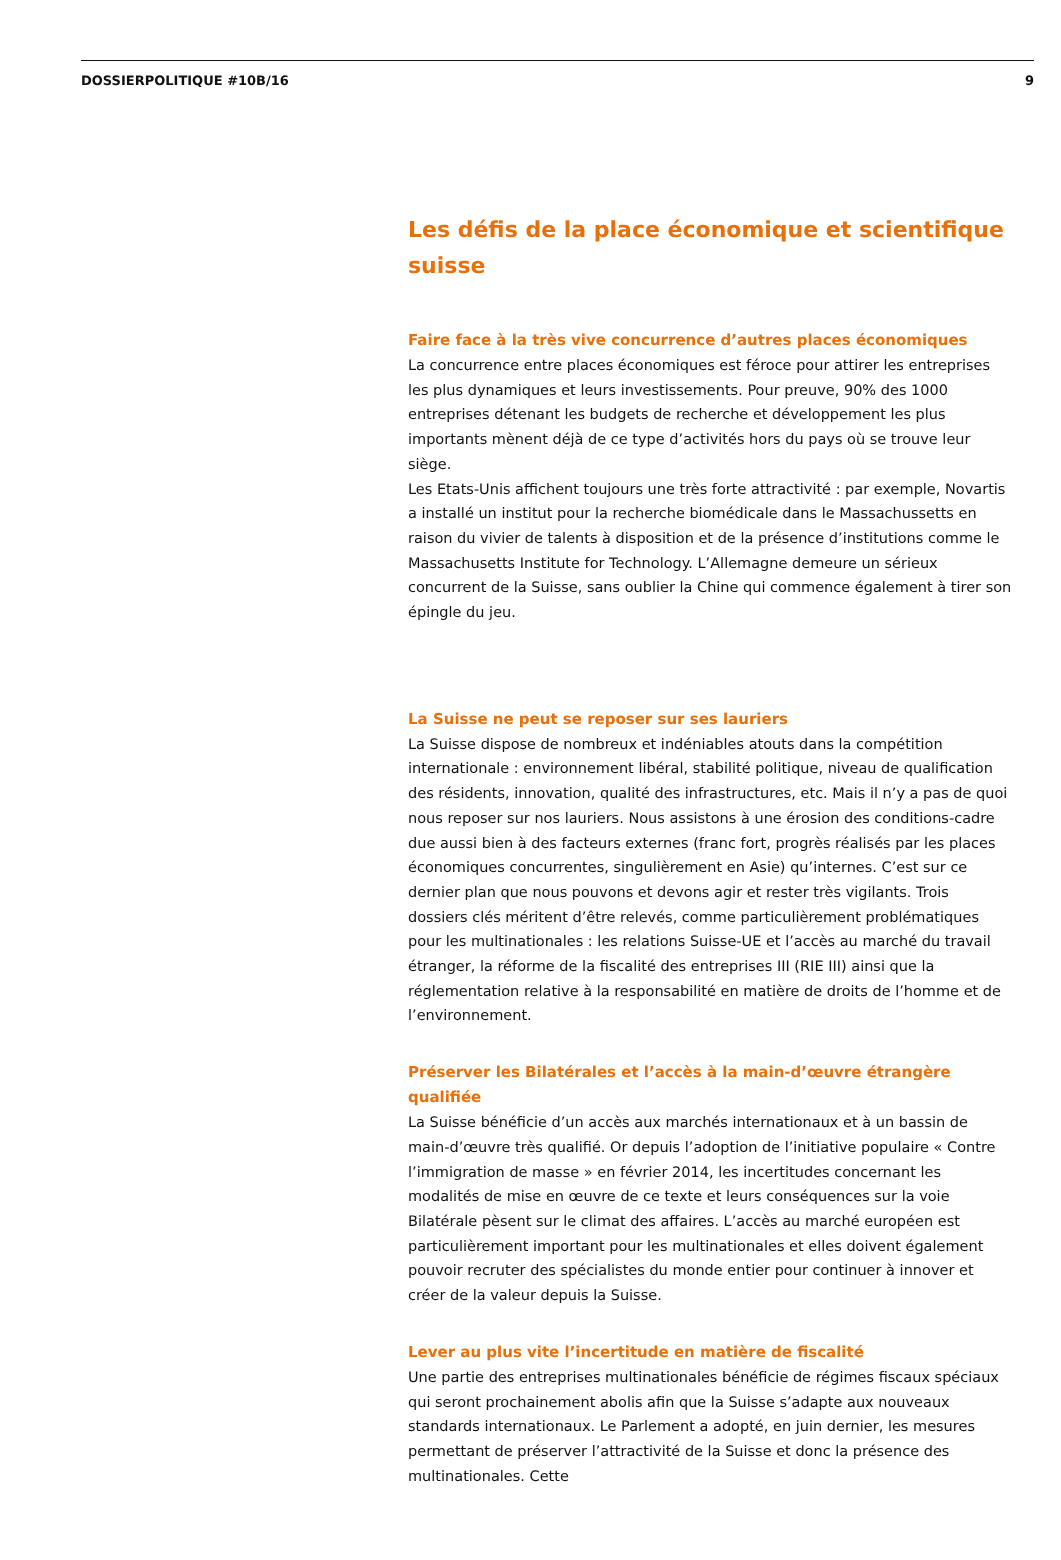DOSSIERPOLITIQUE #10B/16 9
Les défis de la place économique et scientifique suisse
Faire face à la très vive concurrence d’autres places économiques
La concurrence entre places économiques est féroce pour attirer les entreprises les plus dynamiques et leurs investissements. Pour preuve, 90% des 1000 entreprises détenant les budgets de recherche et développement les plus importants mènent déjà de ce type d’activités hors du pays où se trouve leur siège.
Les Etats-Unis affichent toujours une très forte attractivité : par exemple, Novartis a installé un institut pour la recherche biomédicale dans le Massachussetts en raison du vivier de talents à disposition et de la présence d’institutions comme le Massachusetts Institute for Technology. L’Allemagne demeure un sérieux concurrent de la Suisse, sans oublier la Chine qui commence également à tirer son épingle du jeu.
La Suisse ne peut se reposer sur ses lauriers
La Suisse dispose de nombreux et indéniables atouts dans la compétition internationale : environnement libéral, stabilité politique, niveau de qualification des résidents, innovation, qualité des infrastructures, etc. Mais il n’y a pas de quoi nous reposer sur nos lauriers. Nous assistons à une érosion des conditions-cadre due aussi bien à des facteurs externes (franc fort, progrès réalisés par les places économiques concurrentes, singulièrement en Asie) qu’internes. C’est sur ce dernier plan que nous pouvons et devons agir et rester très vigilants. Trois dossiers clés méritent d’être relevés, comme particulièrement problématiques pour les multinationales : les relations Suisse-UE et l’accès au marché du travail étranger, la réforme de la fiscalité des entreprises III (RIE III) ainsi que la réglementation relative à la responsabilité en matière de droits de l’homme et de l’environnement.
Préserver les Bilatérales et l’accès à la main-d’œuvre étrangère qualifiée
La Suisse bénéficie d’un accès aux marchés internationaux et à un bassin de main-d’œuvre très qualifié. Or depuis l’adoption de l’initiative populaire « Contre l’immigration de masse » en février 2014, les incertitudes concernant les modalités de mise en œuvre de ce texte et leurs conséquences sur la voie Bilatérale pèsent sur le climat des affaires. L’accès au marché européen est particulièrement important pour les multinationales et elles doivent également pouvoir recruter des spécialistes du monde entier pour continuer à innover et créer de la valeur depuis la Suisse.
Lever au plus vite l’incertitude en matière de fiscalité
Une partie des entreprises multinationales bénéficie de régimes fiscaux spéciaux qui seront prochainement abolis afin que la Suisse s’adapte aux nouveaux standards internationaux. Le Parlement a adopté, en juin dernier, les mesures permettant de préserver l’attractivité de la Suisse et donc la présence des multinationales. Cette